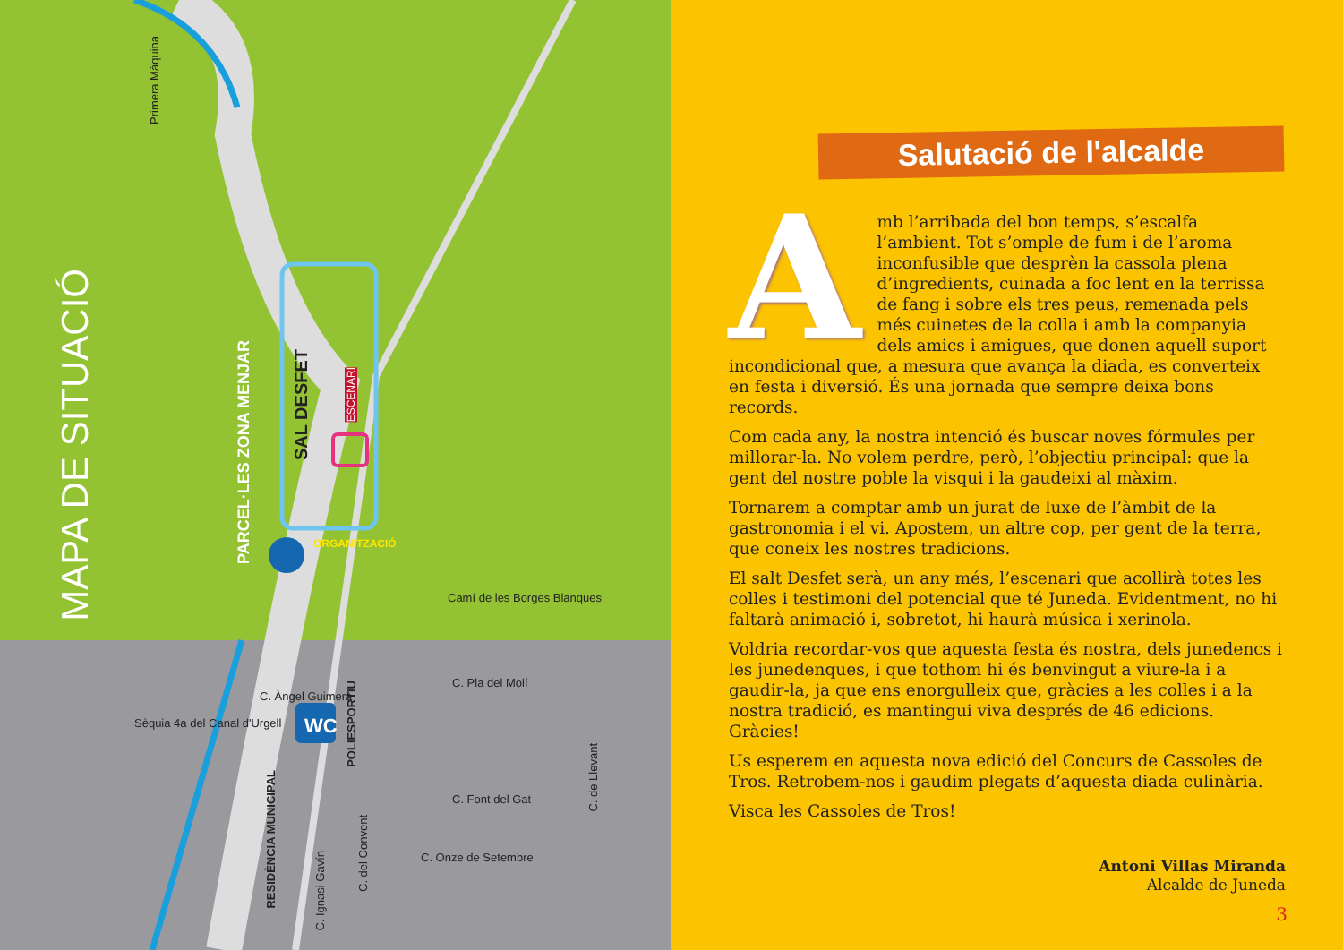MAPA DE SITUACIÓ
Primera Màquina
PARCEL·LES ZONA MENJAR
SAL DESFET
ESCENARI
ORGANITZACIÓ
WC
Camí de les Borges Blanques
Sèquia 4a del Canal d'Urgell
C. Àngel Guimerà
POLIESPORTIU
C. Pla del Molí
RESIDÈNCIA MUNICIPAL
C. Font del Gat
C. de Llevant
C. Ignasi Gavín
C. del Convent
C. Onze de Setembre
Salutació de l'alcalde
Amb l’arribada del bon temps, s’escalfa l’ambient. Tot s’omple de fum i de l’aroma inconfusible que desprèn la cassola plena d’ingredients, cuinada a foc lent en la terrissa de fang i sobre els tres peus, remenada pels més cuinetes de la colla i amb la companyia dels amics i amigues, que donen aquell suport incondicional que, a mesura que avança la diada, es converteix en festa i diversió. És una jornada que sempre deixa bons records.
Com cada any, la nostra intenció és buscar noves fórmules per millorar-la. No volem perdre, però, l’objectiu principal: que la gent del nostre poble la visqui i la gaudeixi al màxim.
Tornarem a comptar amb un jurat de luxe de l’àmbit de la gastronomia i el vi. Apostem, un altre cop, per gent de la terra, que coneix les nostres tradicions.
El salt Desfet serà, un any més, l’escenari que acollirà totes les colles i testimoni del potencial que té Juneda. Evidentment, no hi faltarà animació i, sobretot, hi haurà música i xerinola.
Voldria recordar-vos que aquesta festa és nostra, dels junedencs i les junedenques, i que tothom hi és benvingut a viure-la i a gaudir-la, ja que ens enorgulleix que, gràcies a les colles i a la nostra tradició, es mantingui viva després de 46 edicions. Gràcies!
Us esperem en aquesta nova edició del Concurs de Cassoles de Tros. Retrobem-nos i gaudim plegats d’aquesta diada culinària.
Visca les Cassoles de Tros!
Antoni Villas Miranda
Alcalde de Juneda
3